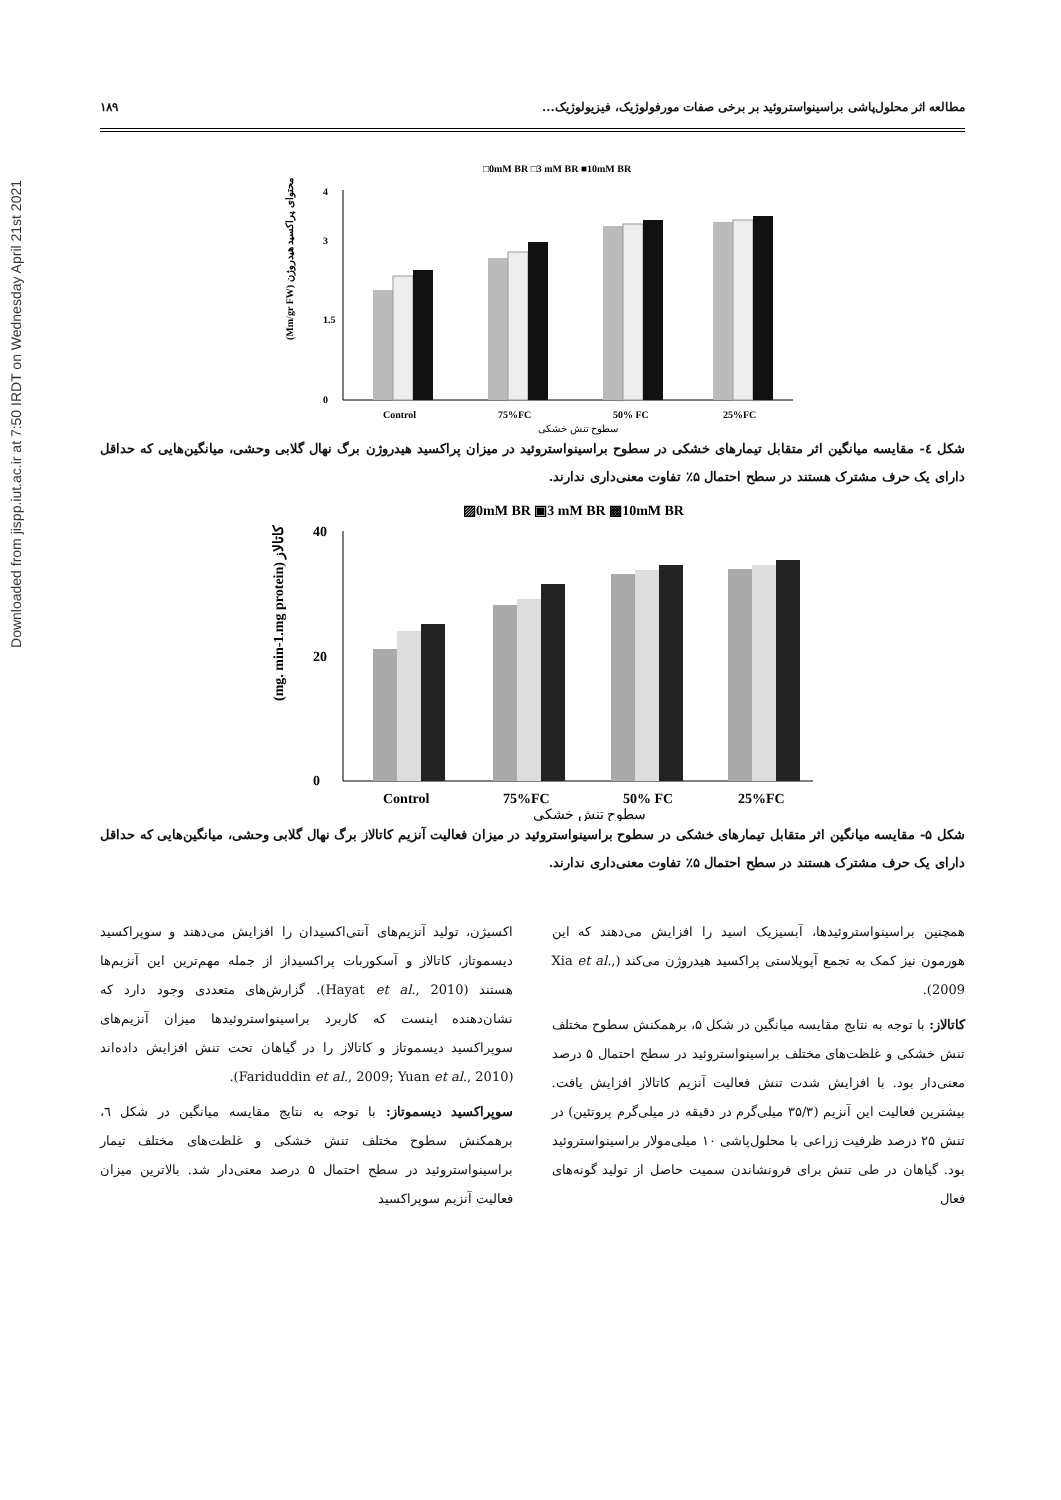Downloaded from jispp.iut.ac.ir at 7:50 IRDT on Wednesday April 21st 2021
مطالعه اثر محلول‌پاشی براسینواستروئید بر برخی صفات مورفولوژیک، فیزیولوژیک... ۱۸۹
□0mM BR □3 mM BR ■10mM BR
0
1.5
3
4
Control
75%FC
50% FC
25%FC
سطوح تنش خشکی
(Mm/gr FW) محتوای پراکسید هیدروژن
شکل ٤- مقایسه میانگین اثر متقابل تیمارهای خشکی در سطوح براسینواستروئید در میزان پراکسید هیدروژن برگ نهال گلابی وحشی، میانگین‌هایی که حداقل دارای یک حرف مشترک هستند در سطح احتمال ۵٪ تفاوت معنی‌داری ندارند.
▨0mM BR ▣3 mM BR ▩10mM BR
0
20
40
Control
75%FC
50% FC
25%FC
سطوح تنش خشکی
(mg. min-1.mg protein) کاتالاز
شکل ۵- مقایسه میانگین اثر متقابل تیمارهای خشکی در سطوح براسینواستروئید در میزان فعالیت آنزیم کاتالاز برگ نهال گلابی وحشی، میانگین‌هایی که حداقل دارای یک حرف مشترک هستند در سطح احتمال ۵٪ تفاوت معنی‌داری ندارند.
همچنین براسینواستروئیدها، آبسیزیک اسید را افزایش می‌دهند که این هورمون نیز کمک به تجمع آپوپلاستی پراکسید هیدروژن می‌کند (Xia et al., 2009).
کاتالاز: با توجه به نتایج مقایسه میانگین در شکل ۵، برهمکنش سطوح مختلف تنش خشکی و غلظت‌های مختلف براسینواستروئید در سطح احتمال ۵ درصد معنی‌دار بود. با افزایش شدت تنش فعالیت آنزیم کاتالاز افزایش یافت. بیشترین فعالیت این آنزیم (۳۵/۳ میلی‌گرم در دقیقه در میلی‌گرم پروتئین) در تنش ۲۵ درصد ظرفیت زراعی با محلول‌پاشی ۱۰ میلی‌مولار براسینواستروئید بود. گیاهان در طی تنش برای فرونشاندن سمیت حاصل از تولید گونه‌های فعال
اکسیژن، تولید آنزیم‌های آنتی‌اکسیدان را افزایش می‌دهند و سوپراکسید دیسموتاز، کاتالاز و آسکوربات پراکسیداز از جمله مهم‌ترین این آنزیم‌ها هستند (Hayat et al., 2010). گزارش‌های متعددی وجود دارد که نشان‌دهنده اینست که کاربرد براسینواستروئیدها میزان آنزیم‌های سوپراکسید دیسموتاز و کاتالاز را در گیاهان تحت تنش افزایش داده‌اند (Fariduddin et al., 2009; Yuan et al., 2010).
سوپراکسید دیسموتاز: با توجه به نتایج مقایسه میانگین در شکل ٦، برهمکنش سطوح مختلف تنش خشکی و غلظت‌های مختلف تیمار براسینواستروئید در سطح احتمال ۵ درصد معنی‌دار شد. بالاترین میزان فعالیت آنزیم سوپراکسید